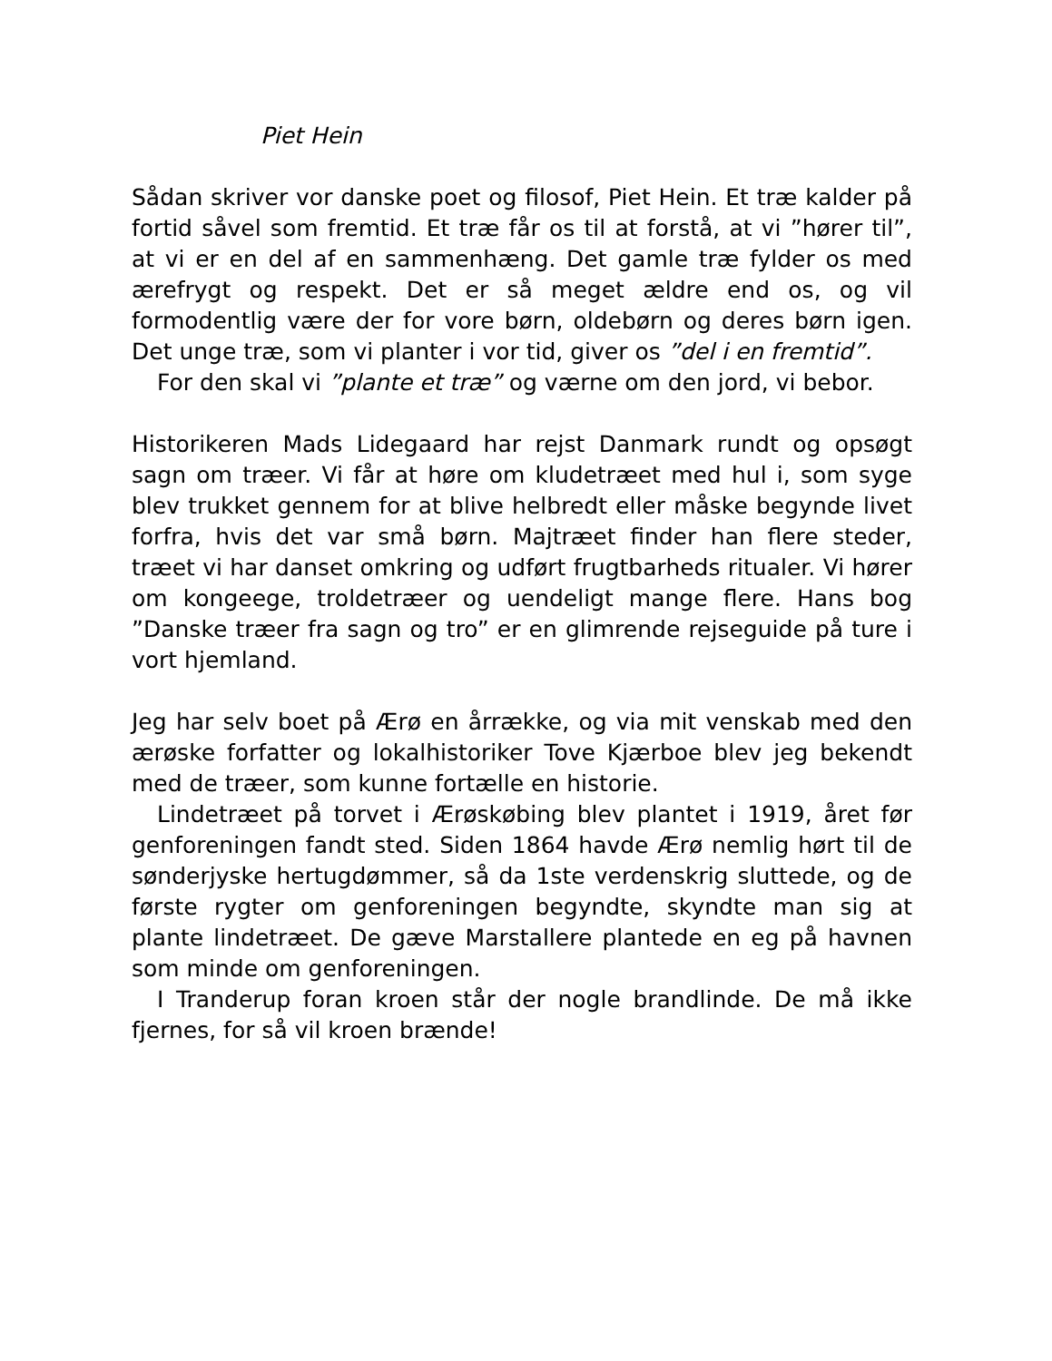Piet Hein
Sådan skriver vor danske poet og filosof, Piet Hein. Et træ kalder på fortid såvel som fremtid. Et træ får os til at forstå, at vi ”hører til”, at vi er en del af en sammenhæng. Det gamle træ fylder os med ærefrygt og respekt. Det er så meget ældre end os, og vil formodentlig være der for vore børn, oldebørn og deres børn igen. Det unge træ, som vi planter i vor tid, giver os ”del i en fremtid”.
For den skal vi ”plante et træ” og værne om den jord, vi bebor.
Historikeren Mads Lidegaard har rejst Danmark rundt og opsøgt sagn om træer. Vi får at høre om kludetræet med hul i, som syge blev trukket gennem for at blive helbredt eller måske begynde livet forfra, hvis det var små børn. Majtræet finder han flere steder, træet vi har danset omkring og udført frugtbarheds ritualer. Vi hører om kongeege, troldetræer og uendeligt mange flere. Hans bog ”Danske træer fra sagn og tro” er en glimrende rejseguide på ture i vort hjemland.
Jeg har selv boet på Ærø en årrække, og via mit venskab med den ærøske forfatter og lokalhistoriker Tove Kjærboe blev jeg bekendt med de træer, som kunne fortælle en historie.
Lindetræet på torvet i Ærøskøbing blev plantet i 1919, året før genforeningen fandt sted. Siden 1864 havde Ærø nemlig hørt til de sønderjyske hertugdømmer, så da 1ste verdenskrig sluttede, og de første rygter om genforeningen begyndte, skyndte man sig at plante lindetræet. De gæve Marstallere plantede en eg på havnen som minde om genforeningen.
I Tranderup foran kroen står der nogle brandlinde. De må ikke fjernes, for så vil kroen brænde!